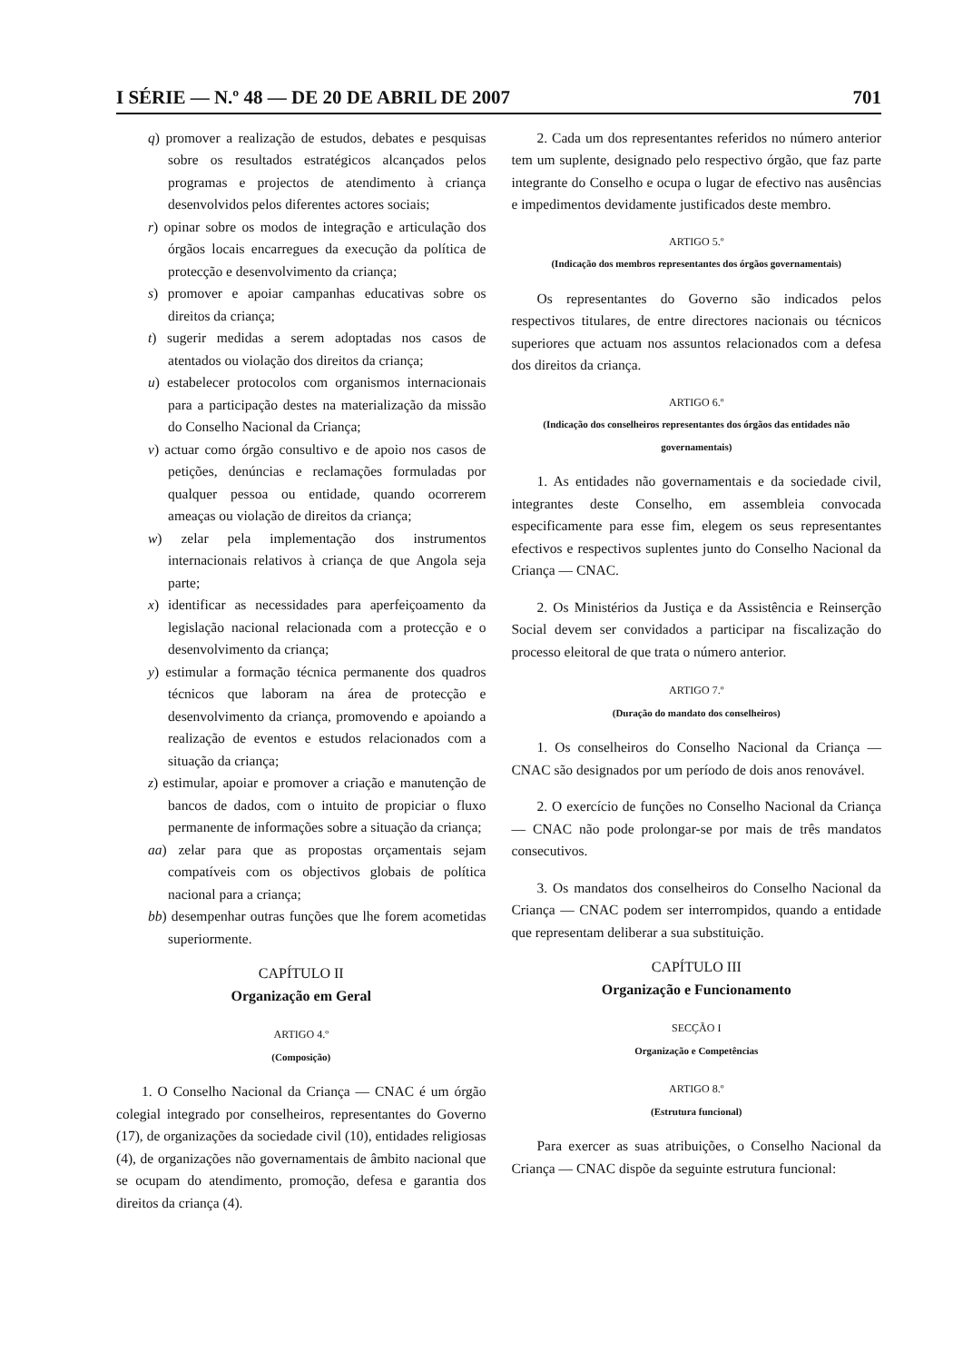I SÉRIE — N.º 48 — DE 20 DE ABRIL DE 2007 701
q) promover a realização de estudos, debates e pesquisas sobre os resultados estratégicos alcançados pelos programas e projectos de atendimento à criança desenvolvidos pelos diferentes actores sociais;
r) opinar sobre os modos de integração e articulação dos órgãos locais encarregues da execução da política de protecção e desenvolvimento da criança;
s) promover e apoiar campanhas educativas sobre os direitos da criança;
t) sugerir medidas a serem adoptadas nos casos de atentados ou violação dos direitos da criança;
u) estabelecer protocolos com organismos internacionais para a participação destes na materialização da missão do Conselho Nacional da Criança;
v) actuar como órgão consultivo e de apoio nos casos de petições, denúncias e reclamações formuladas por qualquer pessoa ou entidade, quando ocorrerem ameaças ou violação de direitos da criança;
w) zelar pela implementação dos instrumentos internacionais relativos à criança de que Angola seja parte;
x) identificar as necessidades para aperfeiçoamento da legislação nacional relacionada com a protecção e o desenvolvimento da criança;
y) estimular a formação técnica permanente dos quadros técnicos que laboram na área de protecção e desenvolvimento da criança, promovendo e apoiando a realização de eventos e estudos relacionados com a situação da criança;
z) estimular, apoiar e promover a criação e manutenção de bancos de dados, com o intuito de propiciar o fluxo permanente de informações sobre a situação da criança;
aa) zelar para que as propostas orçamentais sejam compatíveis com os objectivos globais de política nacional para a criança;
bb) desempenhar outras funções que lhe forem acometidas superiormente.
CAPÍTULO II
Organização em Geral
ARTIGO 4.º
(Composição)
1. O Conselho Nacional da Criança — CNAC é um órgão colegial integrado por conselheiros, representantes do Governo (17), de organizações da sociedade civil (10), entidades religiosas (4), de organizações não governamentais de âmbito nacional que se ocupam do atendimento, promoção, defesa e garantia dos direitos da criança (4).
2. Cada um dos representantes referidos no número anterior tem um suplente, designado pelo respectivo órgão, que faz parte integrante do Conselho e ocupa o lugar de efectivo nas ausências e impedimentos devidamente justificados deste membro.
ARTIGO 5.º
(Indicação dos membros representantes dos órgãos governamentais)
Os representantes do Governo são indicados pelos respectivos titulares, de entre directores nacionais ou técnicos superiores que actuam nos assuntos relacionados com a defesa dos direitos da criança.
ARTIGO 6.º
(Indicação dos conselheiros representantes dos órgãos das entidades não governamentais)
1. As entidades não governamentais e da sociedade civil, integrantes deste Conselho, em assembleia convocada especificamente para esse fim, elegem os seus representantes efectivos e respectivos suplentes junto do Conselho Nacional da Criança — CNAC.
2. Os Ministérios da Justiça e da Assistência e Reinserção Social devem ser convidados a participar na fiscalização do processo eleitoral de que trata o número anterior.
ARTIGO 7.º
(Duração do mandato dos conselheiros)
1. Os conselheiros do Conselho Nacional da Criança — CNAC são designados por um período de dois anos renovável.
2. O exercício de funções no Conselho Nacional da Criança — CNAC não pode prolongar-se por mais de três mandatos consecutivos.
3. Os mandatos dos conselheiros do Conselho Nacional da Criança — CNAC podem ser interrompidos, quando a entidade que representam deliberar a sua substituição.
CAPÍTULO III
Organização e Funcionamento
SECÇÃO I
Organização e Competências
ARTIGO 8.º
(Estrutura funcional)
Para exercer as suas atribuições, o Conselho Nacional da Criança — CNAC dispõe da seguinte estrutura funcional: